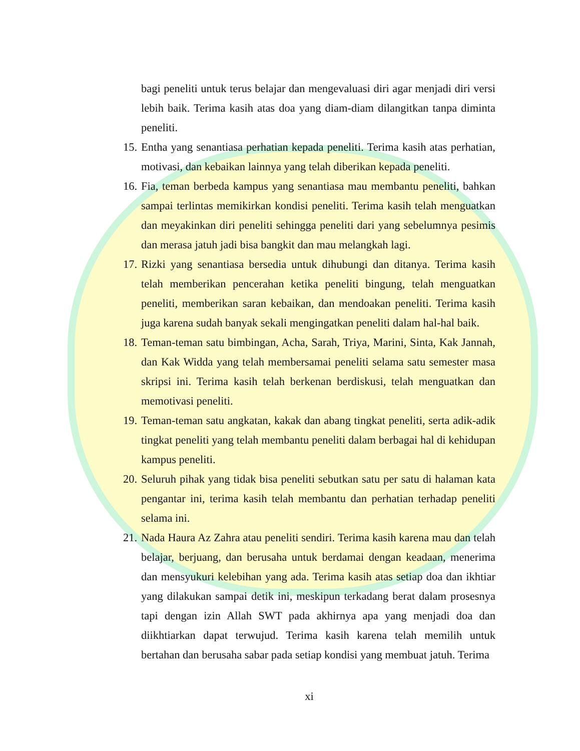bagi peneliti untuk terus belajar dan mengevaluasi diri agar menjadi diri versi lebih baik. Terima kasih atas doa yang diam-diam dilangitkan tanpa diminta peneliti.
15.
Entha yang senantiasa perhatian kepada peneliti. Terima kasih atas perhatian, motivasi, dan kebaikan lainnya yang telah diberikan kepada peneliti.
16.
Fia, teman berbeda kampus yang senantiasa mau membantu peneliti, bahkan sampai terlintas memikirkan kondisi peneliti. Terima kasih telah menguatkan dan meyakinkan diri peneliti sehingga peneliti dari yang sebelumnya pesimis dan merasa jatuh jadi bisa bangkit dan mau melangkah lagi.
17.
Rizki yang senantiasa bersedia untuk dihubungi dan ditanya. Terima kasih telah memberikan pencerahan ketika peneliti bingung, telah menguatkan peneliti, memberikan saran kebaikan, dan mendoakan peneliti. Terima kasih juga karena sudah banyak sekali mengingatkan peneliti dalam hal-hal baik.
18.
Teman-teman satu bimbingan, Acha, Sarah, Triya, Marini, Sinta, Kak Jannah, dan Kak Widda yang telah membersamai peneliti selama satu semester masa skripsi ini. Terima kasih telah berkenan berdiskusi, telah menguatkan dan memotivasi peneliti.
19.
Teman-teman satu angkatan, kakak dan abang tingkat peneliti, serta adik-adik tingkat peneliti yang telah membantu peneliti dalam berbagai hal di kehidupan kampus peneliti.
20.
Seluruh pihak yang tidak bisa peneliti sebutkan satu per satu di halaman kata pengantar ini, terima kasih telah membantu dan perhatian terhadap peneliti selama ini.
21.
Nada Haura Az Zahra atau peneliti sendiri. Terima kasih karena mau dan telah belajar, berjuang, dan berusaha untuk berdamai dengan keadaan, menerima dan mensyukuri kelebihan yang ada. Terima kasih atas setiap doa dan ikhtiar yang dilakukan sampai detik ini, meskipun terkadang berat dalam prosesnya tapi dengan izin Allah SWT pada akhirnya apa yang menjadi doa dan diikhtiarkan dapat terwujud. Terima kasih karena telah memilih untuk bertahan dan berusaha sabar pada setiap kondisi yang membuat jatuh. Terima
xi